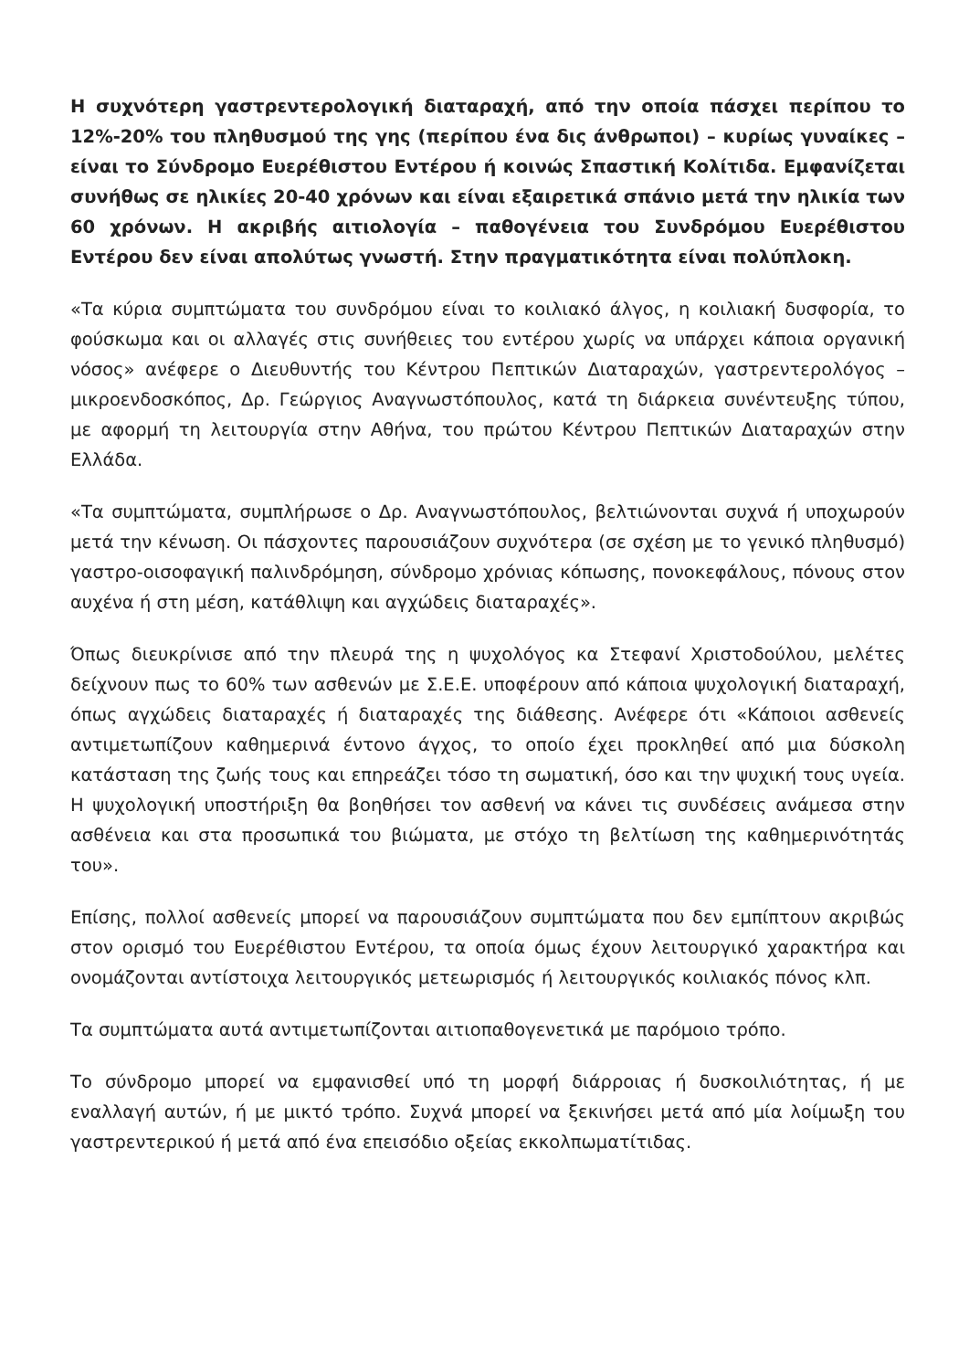Η συχνότερη γαστρεντερολογική διαταραχή, από την οποία πάσχει περίπου το 12%-20% του πληθυσμού της γης (περίπου ένα δις άνθρωποι) – κυρίως γυναίκες – είναι το Σύνδρομο Ευερέθιστου Εντέρου ή κοινώς Σπαστική Κολίτιδα. Εμφανίζεται συνήθως σε ηλικίες 20-40 χρόνων και είναι εξαιρετικά σπάνιο μετά την ηλικία των 60 χρόνων. Η ακριβής αιτιολογία – παθογένεια του Συνδρόμου Ευερέθιστου Εντέρου δεν είναι απολύτως γνωστή. Στην πραγματικότητα είναι πολύπλοκη.
«Τα κύρια συμπτώματα του συνδρόμου είναι το κοιλιακό άλγος, η κοιλιακή δυσφορία, το φούσκωμα και οι αλλαγές στις συνήθειες του εντέρου χωρίς να υπάρχει κάποια οργανική νόσος» ανέφερε ο Διευθυντής του Κέντρου Πεπτικών Διαταραχών, γαστρεντερολόγος – μικροενδοσκόπος, Δρ. Γεώργιος Αναγνωστόπουλος, κατά τη διάρκεια συνέντευξης τύπου, με αφορμή τη λειτουργία στην Αθήνα, του πρώτου Κέντρου Πεπτικών Διαταραχών στην Ελλάδα.
«Τα συμπτώματα, συμπλήρωσε ο Δρ. Αναγνωστόπουλος, βελτιώνονται συχνά ή υποχωρούν μετά την κένωση. Οι πάσχοντες παρουσιάζουν συχνότερα (σε σχέση με το γενικό πληθυσμό) γαστρο-οισοφαγική παλινδρόμηση, σύνδρομο χρόνιας κόπωσης, πονοκεφάλους, πόνους στον αυχένα ή στη μέση, κατάθλιψη και αγχώδεις διαταραχές».
Όπως διευκρίνισε από την πλευρά της η ψυχολόγος κα Στεφανί Χριστοδούλου, μελέτες δείχνουν πως το 60% των ασθενών με Σ.Ε.Ε. υποφέρουν από κάποια ψυχολογική διαταραχή, όπως αγχώδεις διαταραχές ή διαταραχές της διάθεσης. Ανέφερε ότι «Κάποιοι ασθενείς αντιμετωπίζουν καθημερινά έντονο άγχος, το οποίο έχει προκληθεί από μια δύσκολη κατάσταση της ζωής τους και επηρεάζει τόσο τη σωματική, όσο και την ψυχική τους υγεία. Η ψυχολογική υποστήριξη θα βοηθήσει τον ασθενή να κάνει τις συνδέσεις ανάμεσα στην ασθένεια και στα προσωπικά του βιώματα, με στόχο τη βελτίωση της καθημερινότητάς του».
Επίσης, πολλοί ασθενείς μπορεί να παρουσιάζουν συμπτώματα που δεν εμπίπτουν ακριβώς στον ορισμό του Ευερέθιστου Εντέρου, τα οποία όμως έχουν λειτουργικό χαρακτήρα και ονομάζονται αντίστοιχα λειτουργικός μετεωρισμός ή λειτουργικός κοιλιακός πόνος κλπ.
Τα συμπτώματα αυτά αντιμετωπίζονται αιτιοπαθογενετικά με παρόμοιο τρόπο.
Το σύνδρομο μπορεί να εμφανισθεί υπό τη μορφή διάρροιας ή δυσκοιλιότητας, ή με εναλλαγή αυτών, ή με μικτό τρόπο. Συχνά μπορεί να ξεκινήσει μετά από μία λοίμωξη του γαστρεντερικού ή μετά από ένα επεισόδιο οξείας εκκολπωματίτιδας.